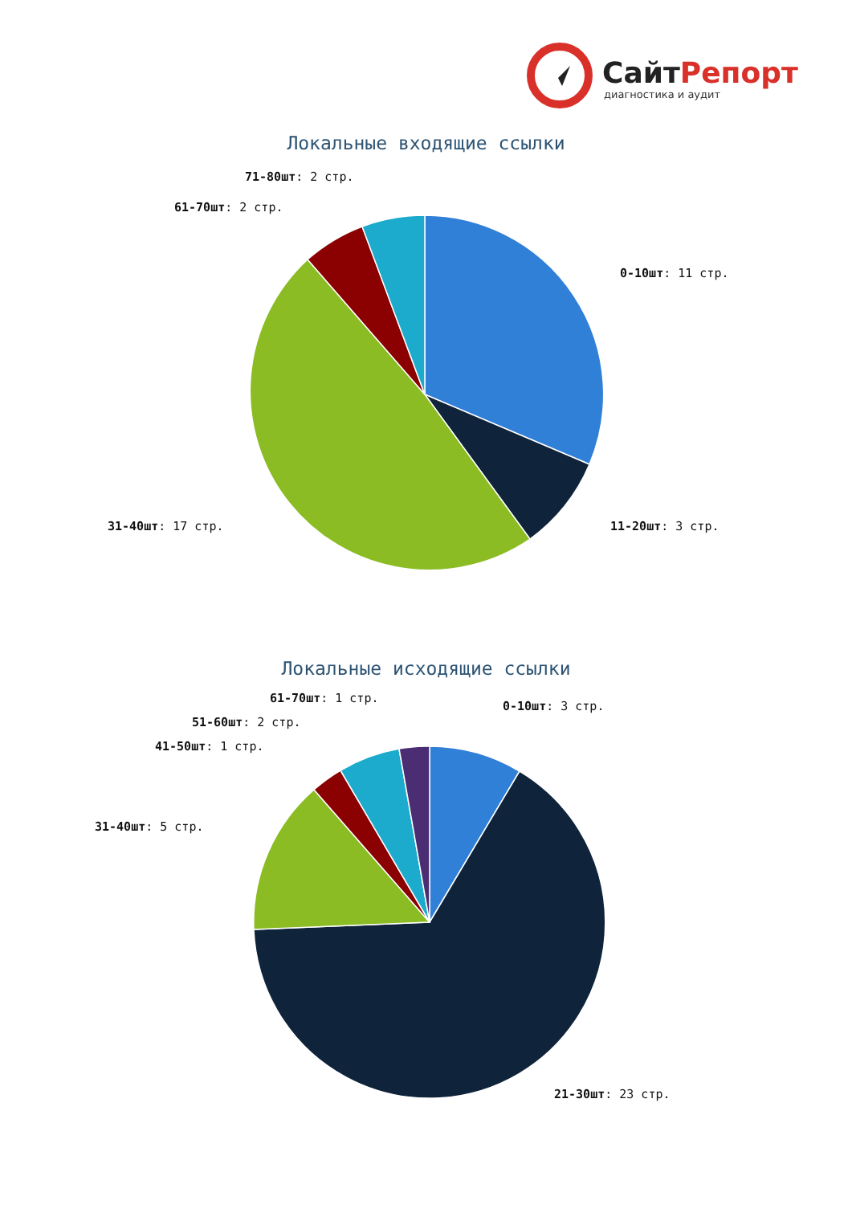СайтРепорт
диагностика и аудит
Локальные входящие ссылки
71-80шт: 2 стр.
61-70шт: 2 стр.
0-10шт: 11 стр.
31-40шт: 17 стр. 11-20шт: 3 стр.
Локальные исходящие ссылки
61-70шт: 1 стр.
0-10шт: 3 стр.
51-60шт: 2 стр.
41-50шт: 1 стр.
31-40шт: 5 стр.
21-30шт: 23 стр.